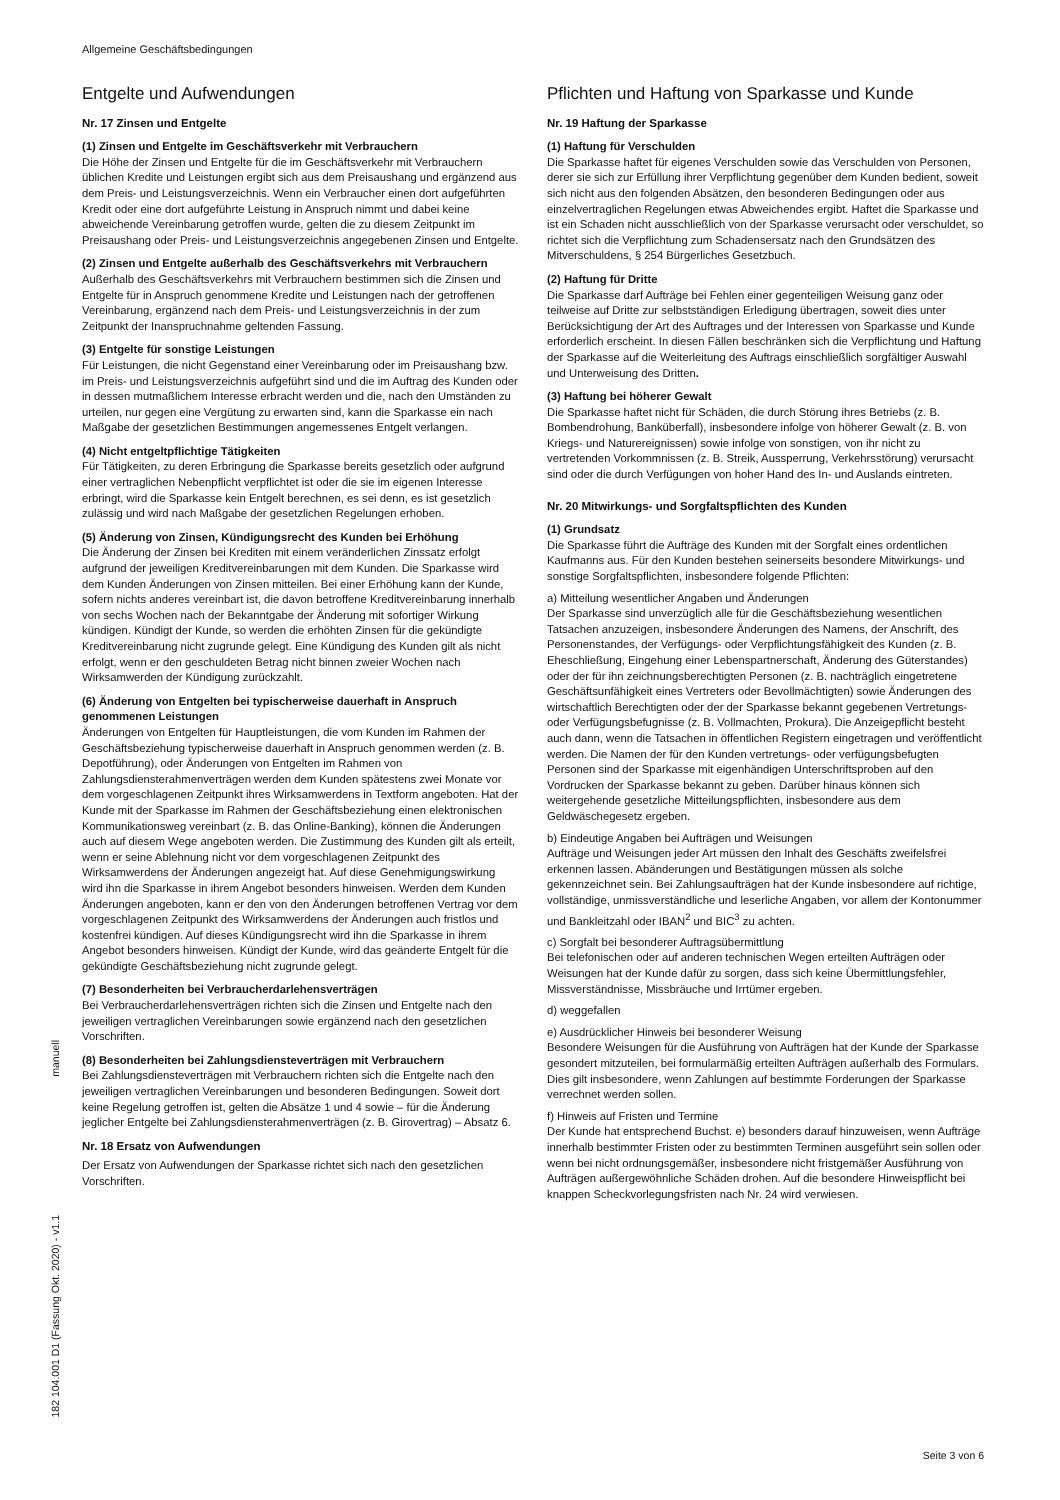Allgemeine Geschäftsbedingungen
Entgelte und Aufwendungen
Nr. 17 Zinsen und Entgelte
(1) Zinsen und Entgelte im Geschäftsverkehr mit Verbrauchern
Die Höhe der Zinsen und Entgelte für die im Geschäftsverkehr mit Verbrauchern üblichen Kredite und Leistungen ergibt sich aus dem Preisaushang und ergänzend aus dem Preis- und Leistungsverzeichnis. Wenn ein Verbraucher einen dort aufgeführten Kredit oder eine dort aufgeführte Leistung in Anspruch nimmt und dabei keine abweichende Vereinbarung getroffen wurde, gelten die zu diesem Zeitpunkt im Preisaushang oder Preis- und Leistungsverzeichnis angegebenen Zinsen und Entgelte.
(2) Zinsen und Entgelte außerhalb des Geschäftsverkehrs mit Verbrauchern
Außerhalb des Geschäftsverkehrs mit Verbrauchern bestimmen sich die Zinsen und Entgelte für in Anspruch genommene Kredite und Leistungen nach der getroffenen Vereinbarung, ergänzend nach dem Preis- und Leistungsverzeichnis in der zum Zeitpunkt der Inanspruchnahme geltenden Fassung.
(3) Entgelte für sonstige Leistungen
Für Leistungen, die nicht Gegenstand einer Vereinbarung oder im Preisaushang bzw. im Preis- und Leistungsverzeichnis aufgeführt sind und die im Auftrag des Kunden oder in dessen mutmaßlichem Interesse erbracht werden und die, nach den Umständen zu urteilen, nur gegen eine Vergütung zu erwarten sind, kann die Sparkasse ein nach Maßgabe der gesetzlichen Bestimmungen angemessenes Entgelt verlangen.
(4) Nicht entgeltpflichtige Tätigkeiten
Für Tätigkeiten, zu deren Erbringung die Sparkasse bereits gesetzlich oder aufgrund einer vertraglichen Nebenpflicht verpflichtet ist oder die sie im eigenen Interesse erbringt, wird die Sparkasse kein Entgelt berechnen, es sei denn, es ist gesetzlich zulässig und wird nach Maßgabe der gesetzlichen Regelungen erhoben.
(5) Änderung von Zinsen, Kündigungsrecht des Kunden bei Erhöhung
Die Änderung der Zinsen bei Krediten mit einem veränderlichen Zinssatz erfolgt aufgrund der jeweiligen Kreditvereinbarungen mit dem Kunden. Die Sparkasse wird dem Kunden Änderungen von Zinsen mitteilen. Bei einer Erhöhung kann der Kunde, sofern nichts anderes vereinbart ist, die davon betroffene Kreditvereinbarung innerhalb von sechs Wochen nach der Bekanntgabe der Änderung mit sofortiger Wirkung kündigen. Kündigt der Kunde, so werden die erhöhten Zinsen für die gekündigte Kreditvereinbarung nicht zugrunde gelegt. Eine Kündigung des Kunden gilt als nicht erfolgt, wenn er den geschuldeten Betrag nicht binnen zweier Wochen nach Wirksamwerden der Kündigung zurückzahlt.
(6) Änderung von Entgelten bei typischerweise dauerhaft in Anspruch genommenen Leistungen
Änderungen von Entgelten für Hauptleistungen, die vom Kunden im Rahmen der Geschäftsbeziehung typischerweise dauerhaft in Anspruch genommen werden (z. B. Depotführung), oder Änderungen von Entgelten im Rahmen von Zahlungsdiensterahmenverträgen werden dem Kunden spätestens zwei Monate vor dem vorgeschlagenen Zeitpunkt ihres Wirksamwerdens in Textform angeboten. Hat der Kunde mit der Sparkasse im Rahmen der Geschäftsbeziehung einen elektronischen Kommunikationsweg vereinbart (z. B. das Online-Banking), können die Änderungen auch auf diesem Wege angeboten werden. Die Zustimmung des Kunden gilt als erteilt, wenn er seine Ablehnung nicht vor dem vorgeschlagenen Zeitpunkt des Wirksamwerdens der Änderungen angezeigt hat. Auf diese Genehmigungswirkung wird ihn die Sparkasse in ihrem Angebot besonders hinweisen. Werden dem Kunden Änderungen angeboten, kann er den von den Änderungen betroffenen Vertrag vor dem vorgeschlagenen Zeitpunkt des Wirksamwerdens der Änderungen auch fristlos und kostenfrei kündigen. Auf dieses Kündigungsrecht wird ihn die Sparkasse in ihrem Angebot besonders hinweisen. Kündigt der Kunde, wird das geänderte Entgelt für die gekündigte Geschäftsbeziehung nicht zugrunde gelegt.
(7) Besonderheiten bei Verbraucherdarlehensverträgen
Bei Verbraucherdarlehensverträgen richten sich die Zinsen und Entgelte nach den jeweiligen vertraglichen Vereinbarungen sowie ergänzend nach den gesetzlichen Vorschriften.
(8) Besonderheiten bei Zahlungsdiensteverträgen mit Verbrauchern
Bei Zahlungsdiensteverträgen mit Verbrauchern richten sich die Entgelte nach den jeweiligen vertraglichen Vereinbarungen und besonderen Bedingungen. Soweit dort keine Regelung getroffen ist, gelten die Absätze 1 und 4 sowie – für die Änderung jeglicher Entgelte bei Zahlungsdiensterahmenverträgen (z. B. Girovertrag) – Absatz 6.
Nr. 18 Ersatz von Aufwendungen
Der Ersatz von Aufwendungen der Sparkasse richtet sich nach den gesetzlichen Vorschriften.
Pflichten und Haftung von Sparkasse und Kunde
Nr. 19 Haftung der Sparkasse
(1) Haftung für Verschulden
Die Sparkasse haftet für eigenes Verschulden sowie das Verschulden von Personen, derer sie sich zur Erfüllung ihrer Verpflichtung gegenüber dem Kunden bedient, soweit sich nicht aus den folgenden Absätzen, den besonderen Bedingungen oder aus einzelvertraglichen Regelungen etwas Abweichendes ergibt. Haftet die Sparkasse und ist ein Schaden nicht ausschließlich von der Sparkasse verursacht oder verschuldet, so richtet sich die Verpflichtung zum Schadensersatz nach den Grundsätzen des Mitverschuldens, § 254 Bürgerliches Gesetzbuch.
(2) Haftung für Dritte
Die Sparkasse darf Aufträge bei Fehlen einer gegenteiligen Weisung ganz oder teilweise auf Dritte zur selbstständigen Erledigung übertragen, soweit dies unter Berücksichtigung der Art des Auftrages und der Interessen von Sparkasse und Kunde erforderlich erscheint. In diesen Fällen beschränken sich die Verpflichtung und Haftung der Sparkasse auf die Weiterleitung des Auftrags einschließlich sorgfältiger Auswahl und Unterweisung des Dritten.
(3) Haftung bei höherer Gewalt
Die Sparkasse haftet nicht für Schäden, die durch Störung ihres Betriebs (z. B. Bombendrohung, Banküberfall), insbesondere infolge von höherer Gewalt (z. B. von Kriegs- und Naturereignissen) sowie infolge von sonstigen, von ihr nicht zu vertretenden Vorkommnissen (z. B. Streik, Aussperrung, Verkehrsstörung) verursacht sind oder die durch Verfügungen von hoher Hand des In- und Auslands eintreten.
Nr. 20 Mitwirkungs- und Sorgfaltspflichten des Kunden
(1) Grundsatz
Die Sparkasse führt die Aufträge des Kunden mit der Sorgfalt eines ordentlichen Kaufmanns aus. Für den Kunden bestehen seinerseits besondere Mitwirkungs- und sonstige Sorgfaltspflichten, insbesondere folgende Pflichten:
a) Mitteilung wesentlicher Angaben und Änderungen
Der Sparkasse sind unverzüglich alle für die Geschäftsbeziehung wesentlichen Tatsachen anzuzeigen, insbesondere Änderungen des Namens, der Anschrift, des Personenstandes, der Verfügungs- oder Verpflichtungsfähigkeit des Kunden (z. B. Eheschließung, Eingehung einer Lebenspartnerschaft, Änderung des Güterstandes) oder der für ihn zeichnungsberechtigten Personen (z. B. nachträglich eingetretene Geschäftsunfähigkeit eines Vertreters oder Bevollmächtigten) sowie Änderungen des wirtschaftlich Berechtigten oder der der Sparkasse bekannt gegebenen Vertretungs- oder Verfügungsbefugnisse (z. B. Vollmachten, Prokura). Die Anzeigepflicht besteht auch dann, wenn die Tatsachen in öffentlichen Registern eingetragen und veröffentlicht werden. Die Namen der für den Kunden vertretungs- oder verfügungsbefugten Personen sind der Sparkasse mit eigenhändigen Unterschriftsproben auf den Vordrucken der Sparkasse bekannt zu geben. Darüber hinaus können sich weitergehende gesetzliche Mitteilungspflichten, insbesondere aus dem Geldwäschegesetz ergeben.
b) Eindeutige Angaben bei Aufträgen und Weisungen
Aufträge und Weisungen jeder Art müssen den Inhalt des Geschäfts zweifelsfrei erkennen lassen. Abänderungen und Bestätigungen müssen als solche gekennzeichnet sein. Bei Zahlungsaufträgen hat der Kunde insbesondere auf richtige, vollständige, unmissverständliche und leserliche Angaben, vor allem der Kontonummer und Bankleitzahl oder IBAN<sup>2</sup> und BIC<sup>3</sup> zu achten.
c) Sorgfalt bei besonderer Auftragsübermittlung
Bei telefonischen oder auf anderen technischen Wegen erteilten Aufträgen oder Weisungen hat der Kunde dafür zu sorgen, dass sich keine Übermittlungsfehler, Missverständnisse, Missbräuche und Irrtümer ergeben.
d) weggefallen
e) Ausdrücklicher Hinweis bei besonderer Weisung
Besondere Weisungen für die Ausführung von Aufträgen hat der Kunde der Sparkasse gesondert mitzuteilen, bei formularmäßig erteilten Aufträgen außerhalb des Formulars. Dies gilt insbesondere, wenn Zahlungen auf bestimmte Forderungen der Sparkasse verrechnet werden sollen.
f) Hinweis auf Fristen und Termine
Der Kunde hat entsprechend Buchst. e) besonders darauf hinzuweisen, wenn Aufträge innerhalb bestimmter Fristen oder zu bestimmten Terminen ausgeführt sein sollen oder wenn bei nicht ordnungsgemäßer, insbesondere nicht fristgemäßer Ausführung von Aufträgen außergewöhnliche Schäden drohen. Auf die besondere Hinweispflicht bei knappen Scheckvorlegungsfristen nach Nr. 24 wird verwiesen.
manuell
182 104.001 D1 (Fassung Okt. 2020) - v1.1
Seite 3 von 6